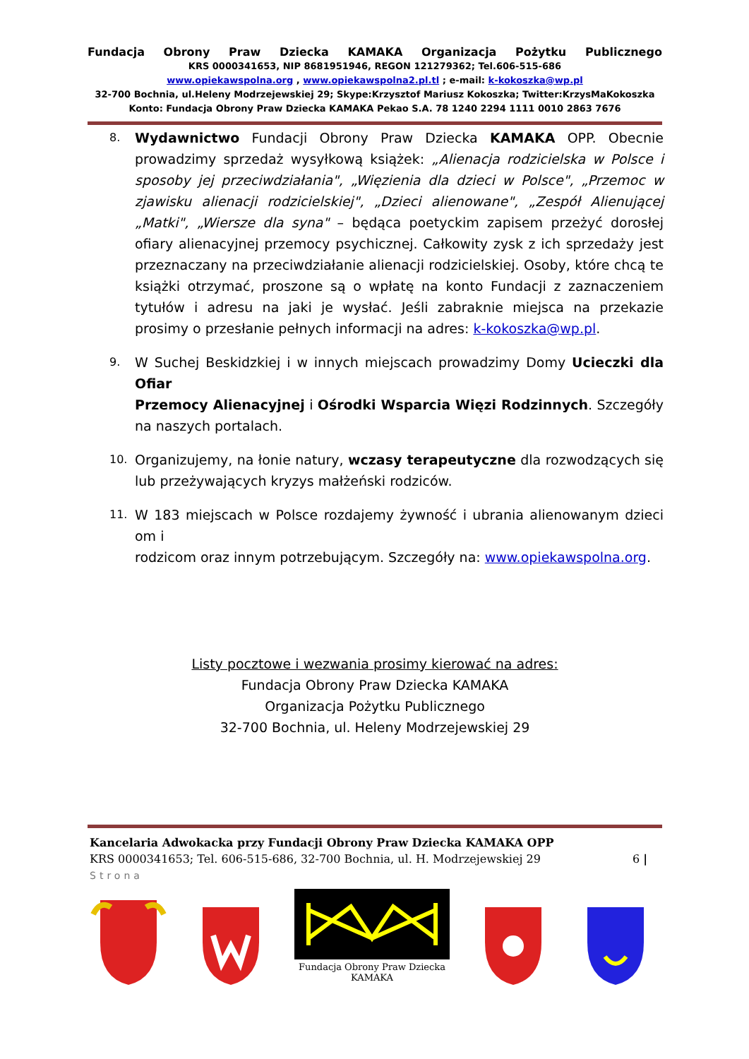Fundacja Obrony Praw Dziecka KAMAKA Organizacja Pożytku Publicznego
KRS 0000341653, NIP 8681951946, REGON 121279362; Tel.606-515-686
www.opiekawspolna.org , www.opiekawspolna2.pl.tl ; e-mail: k-kokoszka@wp.pl
32-700 Bochnia, ul.Heleny Modrzejewskiej 29; Skype:Krzysztof Mariusz Kokoszka; Twitter:KrzysMaKokoszka
Konto: Fundacja Obrony Praw Dziecka KAMAKA Pekao S.A. 78 1240 2294 1111 0010 2863 7676
8.
Wydawnictwo Fundacji Obrony Praw Dziecka KAMAKA OPP. Obecnie prowadzimy sprzedaż wysyłkową książek: „Alienacja rodzicielska w Polsce i sposoby jej przeciwdziałania", „Więzienia dla dzieci w Polsce", „Przemoc w zjawisku alienacji rodzicielskiej", „Dzieci alienowane", „Zespół Alienującej „Matki", „Wiersze dla syna" – będąca poetyckim zapisem przeżyć dorosłej ofiary alienacyjnej przemocy psychicznej. Całkowity zysk z ich sprzedaży jest przeznaczany na przeciwdziałanie alienacji rodzicielskiej. Osoby, które chcą te książki otrzymać, proszone są o wpłatę na konto Fundacji z zaznaczeniem tytułów i adresu na jaki je wysłać. Jeśli zabraknie miejsca na przekazie prosimy o przesłanie pełnych informacji na adres: k-kokoszka@wp.pl.
9.
W Suchej Beskidzkiej i w innych miejscach prowadzimy Domy Ucieczki dla Ofiar
Przemocy Alienacyjnej i Ośrodki Wsparcia Więzi Rodzinnych. Szczegóły na naszych portalach.
10.
Organizujemy, na łonie natury, wczasy terapeutyczne dla rozwodzących się lub przeżywających kryzys małżeński rodziców.
11.
W 183 miejscach w Polsce rozdajemy żywność i ubrania alienowanym dzieci om i
rodzicom oraz innym potrzebującym. Szczegóły na: www.opiekawspolna.org.
Listy pocztowe i wezwania prosimy kierować na adres:
Fundacja Obrony Praw Dziecka KAMAKA
Organizacja Pożytku Publicznego
32-700 Bochnia, ul. Heleny Modrzejewskiej 29
Kancelaria Adwokacka przy Fundacji Obrony Praw Dziecka KAMAKA OPP
KRS 0000341653; Tel. 606-515-686, 32-700 Bochnia, ul. H. Modrzejewskiej 29 6 |
Strona
Fundacja Obrony Praw Dziecka
KAMAKA